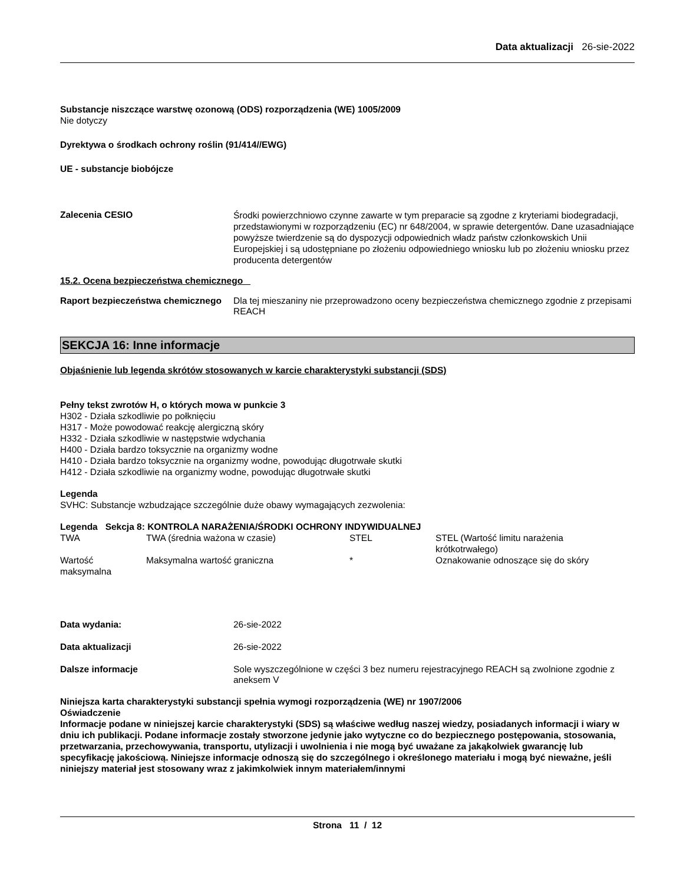Data aktualizacji 26-sie-2022
Substancje niszczące warstwę ozonową (ODS) rozporządzenia (WE) 1005/2009
Nie dotyczy
Dyrektywa o środkach ochrony roślin (91/414//EWG)
UE - substancje biobójcze
Zalecenia CESIO
Środki powierzchniowo czynne zawarte w tym preparacie są zgodne z kryteriami biodegradacji, przedstawionymi w rozporządzeniu (EC) nr 648/2004, w sprawie detergentów. Dane uzasadniające powyższe twierdzenie są do dyspozycji odpowiednich władz państw członkowskich Unii Europejskiej i są udostępniane po złożeniu odpowiedniego wniosku lub po złożeniu wniosku przez producenta detergentów
15.2. Ocena bezpieczeństwa chemicznego
Raport bezpieczeństwa chemicznego
Dla tej mieszaniny nie przeprowadzono oceny bezpieczeństwa chemicznego zgodnie z przepisami REACH
SEKCJA 16: Inne informacje
Objaśnienie lub legenda skrótów stosowanych w karcie charakterystyki substancji (SDS)
Pełny tekst zwrotów H, o których mowa w punkcie 3
H302 - Działa szkodliwie po połknięciu
H317 - Może powodować reakcję alergiczną skóry
H332 - Działa szkodliwie w następstwie wdychania
H400 - Działa bardzo toksycznie na organizmy wodne
H410 - Działa bardzo toksycznie na organizmy wodne, powodując długotrwałe skutki
H412 - Działa szkodliwie na organizmy wodne, powodując długotrwałe skutki
Legenda
SVHC: Substancje wzbudzające szczególnie duże obawy wymagających zezwolenia:
Legenda Sekcja 8: KONTROLA NARAŻENIA/ŚRODKI OCHRONY INDYWIDUALNEJ
| TWA | TWA (średnia ważona w czasie) | STEL | STEL (Wartość limitu narażenia krótkotrwałego) |
| Wartość maksymalna | Maksymalna wartość graniczna | * | Oznakowanie odnoszące się do skóry |
Data wydania: 26-sie-2022
Data aktualizacji 26-sie-2022
Dalsze informacje Sole wyszczególnione w części 3 bez numeru rejestracyjnego REACH są zwolnione zgodnie z aneksem V
Niniejsza karta charakterystyki substancji spełnia wymogi rozporządzenia (WE) nr 1907/2006
Oświadczenie
Informacje podane w niniejszej karcie charakterystyki (SDS) są właściwe według naszej wiedzy, posiadanych informacji i wiary w dniu ich publikacji. Podane informacje zostały stworzone jedynie jako wytyczne co do bezpiecznego postępowania, stosowania, przetwarzania, przechowywania, transportu, utylizacji i uwolnienia i nie mogą być uważane za jakąkolwiek gwarancję lub specyfikację jakościową. Niniejsze informacje odnoszą się do szczególnego i określonego materiału i mogą być nieważne, jeśli niniejszy materiał jest stosowany wraz z jakimkolwiek innym materiałem/innymi
Strona 11 / 12